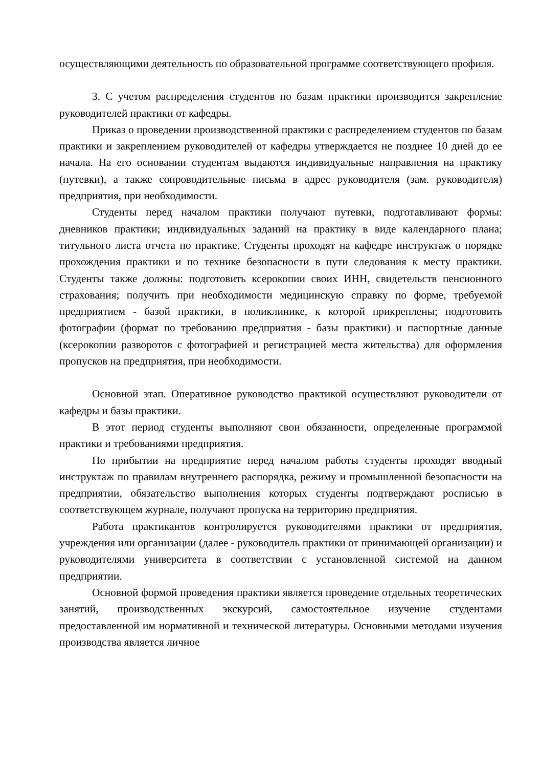осуществляющими деятельность по образовательной программе соответствующего профиля.
3. С учетом распределения студентов по базам практики производится закрепление руководителей практики от кафедры.
Приказ о проведении производственной практики с распределением студентов по базам практики и закреплением руководителей от кафедры утверждается не позднее 10 дней до ее начала. На его основании студентам выдаются индивидуальные направления на практику (путевки), а также сопроводительные письма в адрес руководителя (зам. руководителя) предприятия, при необходимости.
Студенты перед началом практики получают путевки, подготавливают формы: дневников практики; индивидуальных заданий на практику в виде календарного плана; титульного листа отчета по практике. Студенты проходят на кафедре инструктаж о порядке прохождения практики и по технике безопасности в пути следования к месту практики. Студенты также должны: подготовить ксерокопии своих ИНН, свидетельств пенсионного страхования; получить при необходимости медицинскую справку по форме, требуемой предприятием - базой практики, в поликлинике, к которой прикреплены; подготовить фотографии (формат по требованию предприятия - базы практики) и паспортные данные (ксерокопии разворотов с фотографией и регистрацией места жительства) для оформления пропусков на предприятия, при необходимости.
Основной этап. Оперативное руководство практикой осуществляют руководители от кафедры и базы практики.
В этот период студенты выполняют свои обязанности, определенные программой практики и требованиями предприятия.
По прибытии на предприятие перед началом работы студенты проходят вводный инструктаж по правилам внутреннего распорядка, режиму и промышленной безопасности на предприятии, обязательство выполнения которых студенты подтверждают росписью в соответствующем журнале, получают пропуска на территорию предприятия.
Работа практикантов контролируется руководителями практики от предприятия, учреждения или организации (далее - руководитель практики от принимающей организации) и руководителями университета в соответствии с установленной системой на данном предприятии.
Основной формой проведения практики является проведение отдельных теоретических занятий, производственных экскурсий, самостоятельное изучение студентами предоставленной им нормативной и технической литературы. Основными методами изучения производства является личное